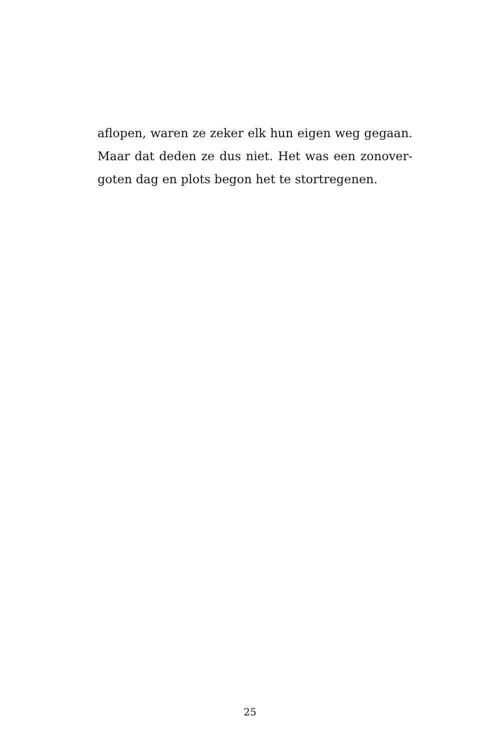aflopen, waren ze zeker elk hun eigen weg gegaan. Maar dat deden ze dus niet. Het was een zonover­goten dag en plots begon het te stortregenen.
25